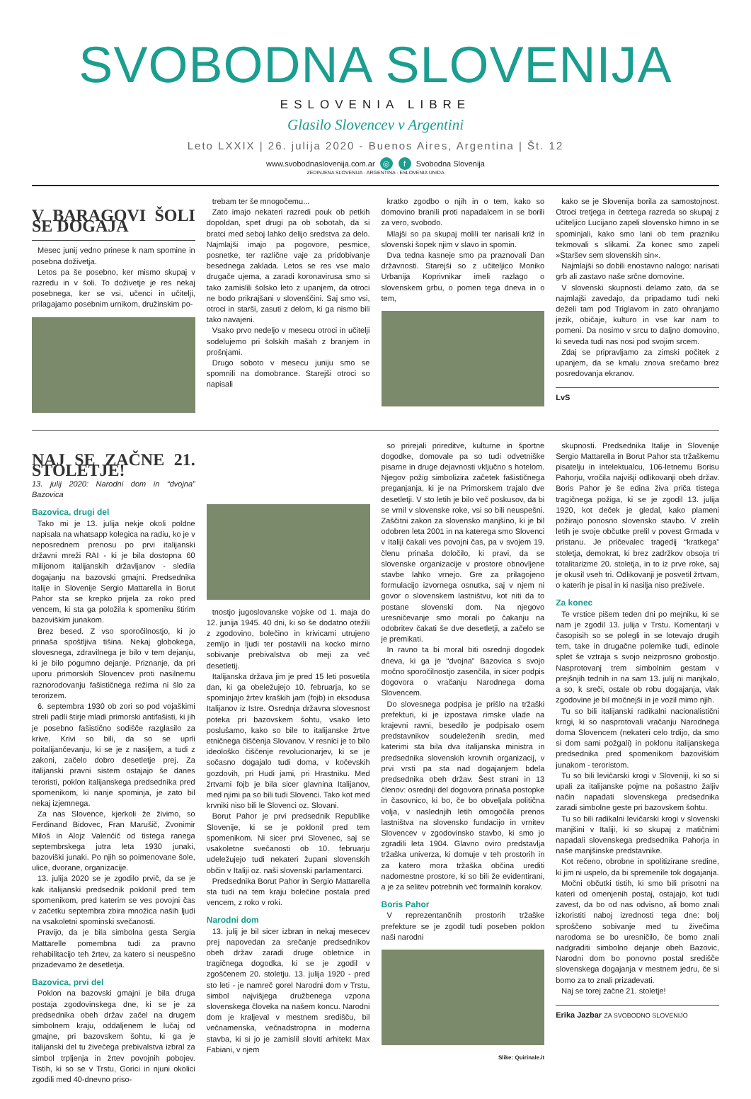SVOBODNA SLOVENIJA
ESLOVENIA LIBRE
Glasilo Slovencev v Argentini
Leto LXXIX | 26. julija 2020 - Buenos Aires, Argentina | Št. 12
www.svobodnaslovenija.com.ar ◎ f Svobodna Slovenija
ZEDINJENA SLOVENIJA · ARGENTINA · ESLOVENIA UNIDA
V BARAGOVI ŠOLI SE DOGAJA
Mesec junij vedno prinese k nam spomine in posebna doživetja.
Letos pa še posebno, ker mismo skupaj v razredu in v šoli. To doživetje je res nekaj posebnega, ker se vsi, učenci in učitelji, prilagajamo posebnim urnikom, družinskim po-
trebam ter še mnogočemu...
Zato imajo nekateri razredi pouk ob petkih dopoldan, spet drugi pa ob sobotah, da si bratci med seboj lahko delijo sredstva za delo. Najmlajši imajo pa pogovore, pesmice, posnetke, ter različne vaje za pridobivanje besednega zaklada. Letos se res vse malo drugače ujema, a zaradi koronavirusa smo si tako zamislili šolsko leto z upanjem, da otroci ne bodo prikrajšani v slovenščini. Saj smo vsi, otroci in starši, zasuti z delom, ki ga nismo bili tako navajeni.
Vsako prvo nedeljo v mesecu otroci in učitelji sodelujemo pri šolskih mašah z branjem in prošnjami.
Drugo soboto v mesecu juniju smo se spomnili na domobrance. Starejši otroci so napisali
kratko zgodbo o njih in o tem, kako so domovino branili proti napadalcem in se borili za vero, svobodo.
Mlajši so pa skupaj molili ter narisali križ in slovenski šopek njim v slavo in spomin.
Dva tedna kasneje smo pa praznovali Dan državnosti. Starejši so z učiteljico Moniko Urbanija Koprivnikar imeli razlago o slovenskem grbu, o pomen tega dneva in o tem,
kako se je Slovenija borila za samostojnost. Otroci tretjega in četrtega razreda so skupaj z učiteljico Lucijano zapeli slovensko himno in se spominjali, kako smo lani ob tem prazniku tekmovali s slikami. Za konec smo zapeli »Staršev sem slovenskih sin«.
Najmlajši so dobili enostavno nalogo: narisati grb ali zastavo naše srčne domovine.
V slovenski skupnosti delamo zato, da se najmlajši zavedajo, da pripadamo tudi neki deželi tam pod Triglavom in zato ohranjamo jezik, običaje, kulturo in vse kar nam to pomeni. Da nosimo v srcu to daljno domovino, ki seveda tudi nas nosi pod svojim srcem.
Zdaj se pripravljamo za zimski počitek z upanjem, da se kmalu znova srečamo brez posredovanja ekranov.
LvS
NAJ SE ZAČNE 21. STOLETJE!
13. julij 2020: Narodni dom in “dvojna” Bazovica
Bazovica, drugi del
Tako mi je 13. julija nekje okoli poldne napisala na whatsapp kolegica na radiu, ko je v neposrednem prenosu po prvi italijanski državni mreži RAI - ki je bila dostopna 60 milijonom italijanskih državljanov - sledila dogajanju na bazovski gmajni. Predsednika Italije in Slovenije Sergio Mattarella in Borut Pahor sta se krepko prijela za roko pred vencem, ki sta ga položila k spomeniku štirim bazoviškim junakom.
Brez besed. Z vso sporočilnostjo, ki jo prinaša spoštljiva tišina. Nekaj globokega, slovesnega, zdravilnega je bilo v tem dejanju, ki je bilo pogumno dejanje. Priznanje, da pri uporu primorskih Slovencev proti nasilnemu raznorodovanju fašističnega režima ni šlo za terorizem.
6. septembra 1930 ob zori so pod vojaškimi streli padli štirje mladi primorski antifašisti, ki jih je posebno fašistično sodišče razglasilo za krive. Krivi so bili, da so se uprli poitalijančevanju, ki se je z nasiljem, a tudi z zakoni, začelo dobro desetletje prej. Za italijanski pravni sistem ostajajo še danes teroristi, poklon italijanskega predsednika pred spomenikom, ki nanje spominja, je zato bil nekaj izjemnega.
Za nas Slovence, kjerkoli že živimo, so Ferdinand Bidovec, Fran Marušič, Zvonimir Miloš in Alojz Valenčič od tistega ranega septembrskega jutra leta 1930 junaki, bazoviški junaki. Po njih so poimenovane šole, ulice, dvorane, organizacije.
13. julija 2020 se je zgodilo prvič, da se je kak italijanski predsednik poklonil pred tem spomenikom, pred katerim se ves povojni čas v začetku septembra zbira množica naših ljudi na vsakoletni spominski svečanosti.
Pravijo, da je bila simbolna gesta Sergia Mattarelle pomembna tudi za pravno rehabilitacijo teh žrtev, za katero si neuspešno prizadevamo že desetletja.
Bazovica, prvi del
Poklon na bazovski gmajni je bila druga postaja zgodovinskega dne, ki se je za predsednika obeh držav začel na drugem simbolnem kraju, oddaljenem le lučaj od gmajne, pri bazovskem šohtu, ki ga je italijanski del tu živečega prebivalstva izbral za simbol trpljenja in žrtev povojnih pobojev. Tistih, ki so se v Trstu, Gorici in njuni okolici zgodili med 40-dnevno priso-
tnostjo jugoslovanske vojske od 1. maja do 12. junija 1945. 40 dni, ki so še dodatno otežili z zgodovino, bolečino in krivicami utrujeno zemljo in ljudi ter postavili na kocko mirno sobivanje prebivalstva ob meji za več desetletij.
Italijanska država jim je pred 15 leti posvetila dan, ki ga obeležujejo 10. februarja, ko se spominjajo žrtev kraških jam (fojb) in eksodusa Italijanov iz Istre. Osrednja državna slovesnost poteka pri bazovskem šohtu, vsako leto poslušamo, kako so bile to italijanske žrtve etničnega čiščenja Slovanov. V resnici je to bilo ideološko čiščenje revolucionarjev, ki se je sočasno dogajalo tudi doma, v kočevskih gozdovih, pri Hudi jami, pri Hrastniku. Med žrtvami fojb je bila sicer glavnina Italijanov, med njimi pa so bili tudi Slovenci. Tako kot med krvniki niso bili le Slovenci oz. Slovani.
Borut Pahor je prvi predsednik Republike Slovenije, ki se je poklonil pred tem spomenikom. Ni sicer prvi Slovenec, saj se vsakoletne svečanosti ob 10. februarju udeležujejo tudi nekateri župani slovenskih občin v Italiji oz. naši slovenski parlamentarci.
Predsednika Borut Pahor in Sergio Mattarella sta tudi na tem kraju bolečine postala pred vencem, z roko v roki.
Narodni dom
13. julij je bil sicer izbran in nekaj mesecev prej napovedan za srečanje predsednikov obeh držav zaradi druge obletnice in tragičnega dogodka, ki se je zgodil v zgoščenem 20. stoletju. 13. julija 1920 - pred sto leti - je namreč gorel Narodni dom v Trstu, simbol najvišjega družbenega vzpona slovenskega človeka na našem koncu. Narodni dom je kraljeval v mestnem središču, bil večnamenska, večnadstropna in moderna stavba, ki si jo je zamislil sloviti arhitekt Max Fabiani, v njem
so prirejali prireditve, kulturne in športne dogodke, domovale pa so tudi odvetniške pisarne in druge dejavnosti vključno s hotelom. Njegov požig simbolizira začetek fašističnega preganjanja, ki je na Primorskem trajalo dve desetletji. V sto letih je bilo več poskusov, da bi se vrnil v slovenske roke, vsi so bili neuspešni. Zaščitni zakon za slovensko manjšino, ki je bil odobren leta 2001 in na katerega smo Slovenci v Italiji čakali ves povojni čas, pa v svojem 19. členu prinaša določilo, ki pravi, da se slovenske organizacije v prostore obnovljene stavbe lahko vrnejo. Gre za prilagojeno formulacijo izvornega osnutka, saj v njem ni govor o slovenskem lastništvu, kot niti da to postane slovenski dom. Na njegovo uresničevanje smo morali po čakanju na odobritev čakati še dve desetletji, a začelo se je premikati.
In ravno ta bi moral biti osrednji dogodek dneva, ki ga je “dvojna” Bazovica s svojo močno sporočilnostjo zasenčila, in sicer podpis dogovora o vračanju Narodnega doma Slovencem.
Do slovesnega podpisa je prišlo na tržaški prefekturi, ki je izpostava rimske vlade na krajevni ravni, besedilo je podpisalo osem predstavnikov soudeleženih sredin, med katerimi sta bila dva italijanska ministra in predsednika slovenskih krovnih organizacij, v prvi vrsti pa sta nad dogajanjem bdela predsednika obeh držav. Šest strani in 13 členov: osrednji del dogovora prinaša postopke in časovnico, ki bo, če bo obveljala politična volja, v naslednjih letih omogočila prenos lastništva na slovensko fundacijo in vrnitev Slovencev v zgodovinsko stavbo, ki smo jo zgradili leta 1904. Glavno oviro predstavlja tržaška univerza, ki domuje v teh prostorih in za katero mora tržaška občina urediti nadomestne prostore, ki so bili že evidentirani, a je za selitev potrebnih več formalnih korakov.
Boris Pahor
V reprezentančnih prostorih tržaške prefekture se je zgodil tudi poseben poklon naši narodni
Slike: Quirinale.it
skupnosti. Predsednika Italije in Slovenije Sergio Mattarella in Borut Pahor sta tržaškemu pisatelju in intelektualcu, 106-letnemu Borisu Pahorju, vročila najvišji odlikovanji obeh držav. Boris Pahor je še edina živa priča tistega tragičnega požiga, ki se je zgodil 13. julija 1920, kot deček je gledal, kako plameni požirajo ponosno slovensko stavbo. V zrelih letih je svoje občutke prelil v povest Grmada v pristanu. Je pričevalec tragedij “kratkega” stoletja, demokrat, ki brez zadržkov obsoja tri totalitarizme 20. stoletja, in to iz prve roke, saj je okusil vseh tri. Odlikovanji je posvetil žrtvam, o katerih je pisal in ki nasilja niso preživele.
Za konec
Te vrstice pišem teden dni po mejniku, ki se nam je zgodil 13. julija v Trstu. Komentarji v časopisih so se polegli in se lotevajo drugih tem, take in drugačne polemike tudi, edinole splet še vztraja s svojo neizprosno grobostjo. Nasprotovanj trem simbolnim gestam v prejšnjih tednih in na sam 13. julij ni manjkalo, a so, k sreči, ostale ob robu dogajanja, vlak zgodovine je bil močnejši in je vozil mimo njih.
Tu so bili italijanski radikalni nacionalistični krogi, ki so nasprotovali vračanju Narodnega doma Slovencem (nekateri celo trdijo, da smo si dom sami požgali) in poklonu italijanskega predsednika pred spomenikom bazoviškim junakom - teroristom.
Tu so bili levičarski krogi v Sloveniji, ki so si upali za italijanske pojme na pošastno žaljiv način napadati slovenskega predsednika zaradi simbolne geste pri bazovskem šohtu.
Tu so bili radikalni levičarski krogi v slovenski manjšini v Italiji, ki so skupaj z matičnimi napadali slovenskega predsednika Pahorja in naše manjšinske predstavnike.
Kot rečeno, obrobne in spolitizirane sredine, ki jim ni uspelo, da bi spremenile tok dogajanja.
Močni občutki tistih, ki smo bili prisotni na kateri od omenjenih postaj, ostajajo, kot tudi zavest, da bo od nas odvisno, ali bomo znali izkoristiti naboj izrednosti tega dne: bolj sproščeno sobivanje med tu živečima narodoma se bo uresničilo, če bomo znali nadgraditi simbolno dejanje obeh Bazovic, Narodni dom bo ponovno postal središče slovenskega dogajanja v mestnem jedru, če si bomo za to znali prizadevati.
Naj se torej začne 21. stoletje!
Erika Jazbar ZA SVOBODNO SLOVENIJO